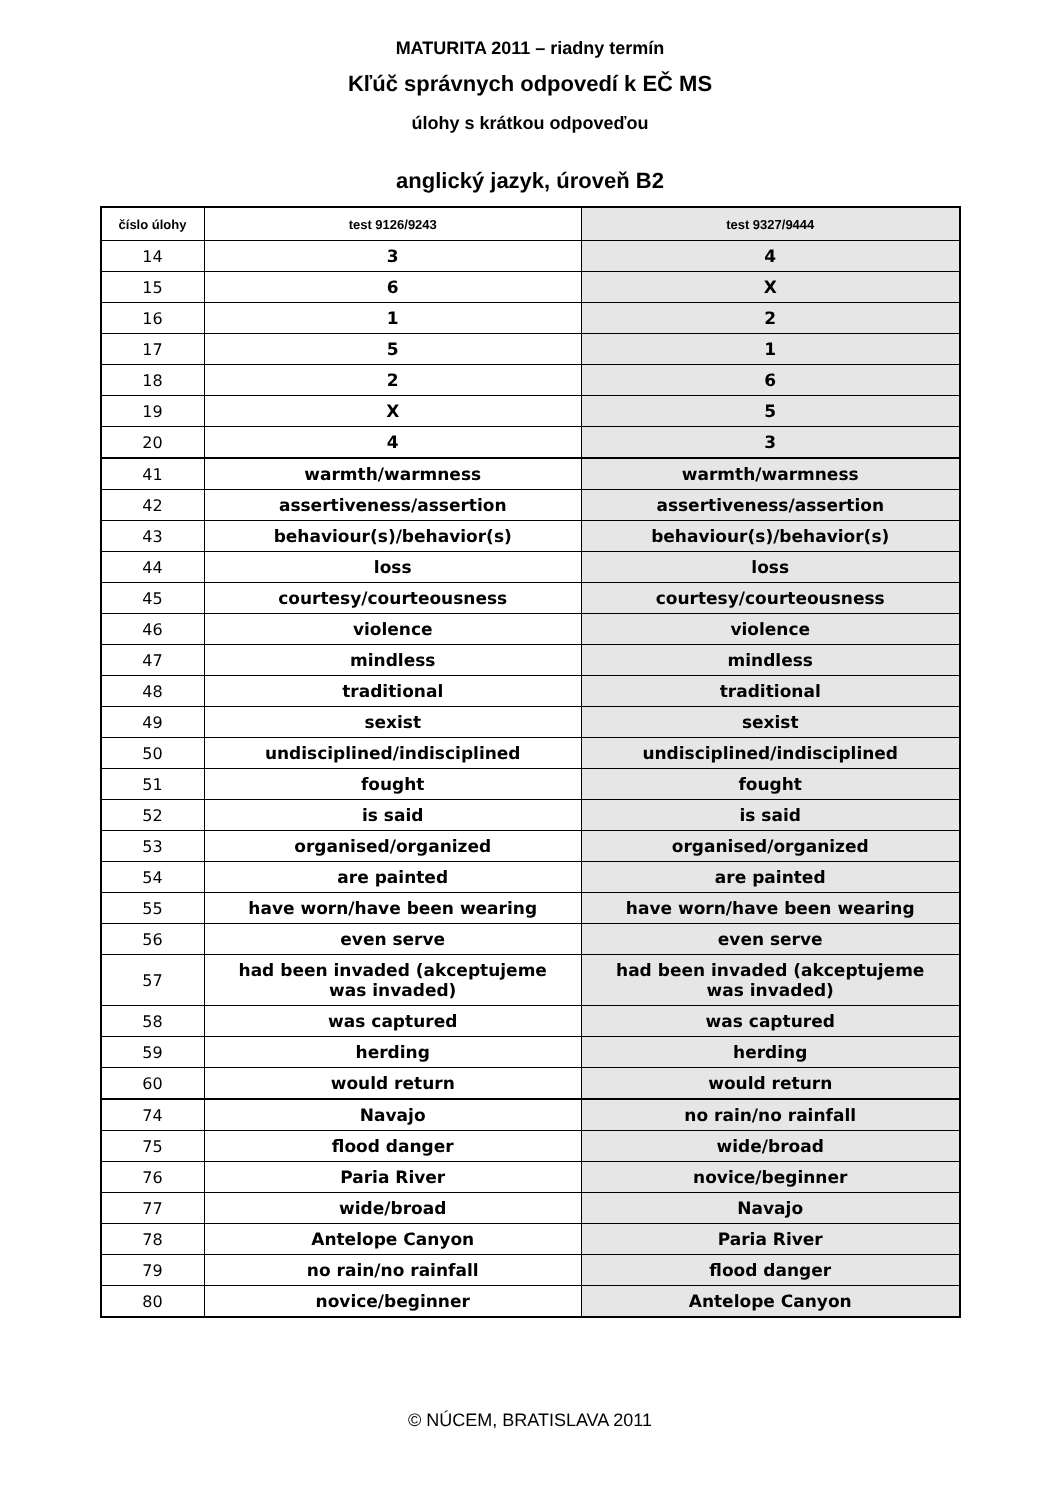MATURITA 2011 – riadny termín
Kľúč správnych odpovedí k EČ MS
úlohy s krátkou odpoveďou
anglický jazyk, úroveň B2
| číslo úlohy | test 9126/9243 | test 9327/9444 |
| --- | --- | --- |
| 14 | 3 | 4 |
| 15 | 6 | X |
| 16 | 1 | 2 |
| 17 | 5 | 1 |
| 18 | 2 | 6 |
| 19 | X | 5 |
| 20 | 4 | 3 |
| 41 | warmth/warmness | warmth/warmness |
| 42 | assertiveness/assertion | assertiveness/assertion |
| 43 | behaviour(s)/behavior(s) | behaviour(s)/behavior(s) |
| 44 | loss | loss |
| 45 | courtesy/courteousness | courtesy/courteousness |
| 46 | violence | violence |
| 47 | mindless | mindless |
| 48 | traditional | traditional |
| 49 | sexist | sexist |
| 50 | undisciplined/indisciplined | undisciplined/indisciplined |
| 51 | fought | fought |
| 52 | is said | is said |
| 53 | organised/organized | organised/organized |
| 54 | are painted | are painted |
| 55 | have worn/have been wearing | have worn/have been wearing |
| 56 | even serve | even serve |
| 57 | had been invaded (akceptujeme was invaded) | had been invaded (akceptujeme was invaded) |
| 58 | was captured | was captured |
| 59 | herding | herding |
| 60 | would return | would return |
| 74 | Navajo | no rain/no rainfall |
| 75 | flood danger | wide/broad |
| 76 | Paria River | novice/beginner |
| 77 | wide/broad | Navajo |
| 78 | Antelope Canyon | Paria River |
| 79 | no rain/no rainfall | flood danger |
| 80 | novice/beginner | Antelope Canyon |
© NÚCEM, BRATISLAVA 2011